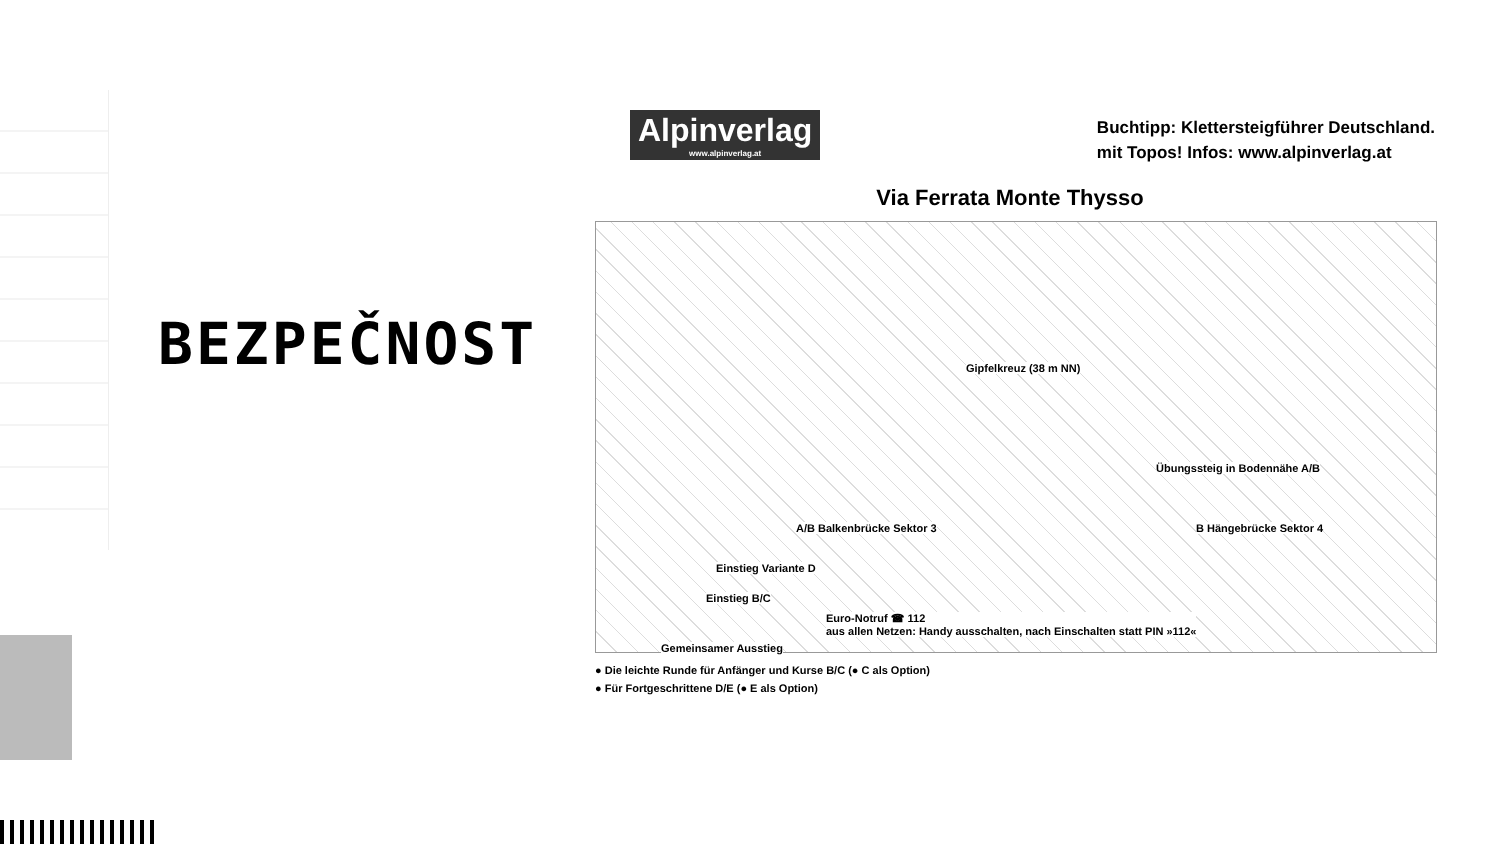BEZPEČNOST
Alpinverlag www.alpinverlag.at
Buchtipp: Klettersteigführer Deutschland.
mit Topos! Infos: www.alpinverlag.at
Via Ferrata Monte Thysso
Gipfelkreuz (38 m NN)
A/B Balkenbrücke Sektor 3 B Hängebrücke Sektor 4
Einstieg Variante D
Einstieg B/C
Euro-Notruf ☎ 112
aus allen Netzen: Handy ausschalten, nach Einschalten statt PIN »112«
Gemeinsamer Ausstieg
Übungssteig in Bodennähe A/B
● Die leichte Runde für Anfänger und Kurse B/C (● C als Option)
● Für Fortgeschrittene D/E (● E als Option)